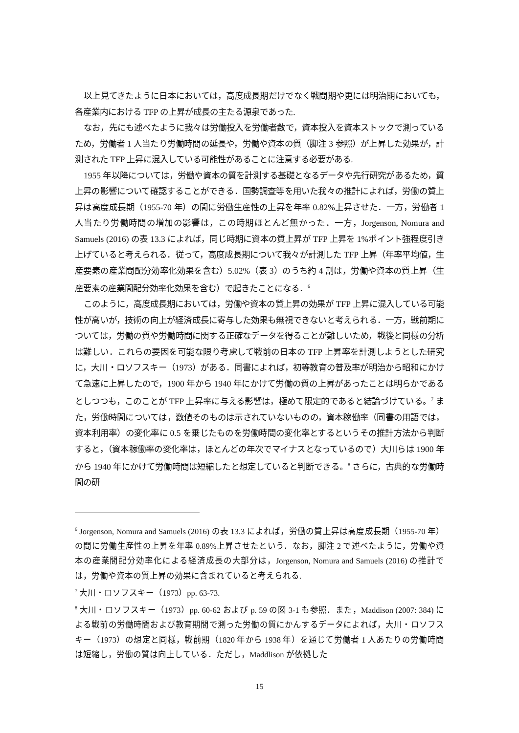以上見てきたように日本においては，高度成長期だけでなく戦間期や更には明治期においても，各産業内における TFP の上昇が成長の主たる源泉であった.
なお，先にも述べたように我々は労働投入を労働者数で，資本投入を資本ストックで測っているため，労働者 1 人当たり労働時間の延長や，労働や資本の質（脚注 3 参照）が上昇した効果が，計測された TFP 上昇に混入している可能性があることに注意する必要がある.
1955 年以降については，労働や資本の質を計測する基礎となるデータや先行研究があるため，質上昇の影響について確認することができる．国勢調査等を用いた我々の推計によれば，労働の質上昇は高度成長期（1955-70 年）の間に労働生産性の上昇を年率 0.82%上昇させた．一方，労働者 1 人当たり労働時間の増加の影響は，この時期ほとんど無かった．一方，Jorgenson, Nomura and Samuels (2016) の表 13.3 によれば，同じ時期に資本の質上昇が TFP 上昇を 1%ポイント強程度引き上げていると考えられる．従って，高度成長期について我々が計測した TFP 上昇（年率平均値，生産要素の産業間配分効率化効果を含む）5.02%（表 3）のうち約 4 割は，労働や資本の質上昇（生産要素の産業間配分効率化効果を含む）で起きたことになる．<sup>6</sup>
このように，高度成長期においては，労働や資本の質上昇の効果が TFP 上昇に混入している可能性が高いが，技術の向上が経済成長に寄与した効果も無視できないと考えられる．一方，戦前期については，労働の質や労働時間に関する正確なデータを得ることが難しいため，戦後と同様の分析は難しい．これらの要因を可能な限り考慮して戦前の日本の TFP 上昇率を計測しようとした研究に，大川・ロソフスキー（1973）がある．同書によれば，初等教育の普及率が明治から昭和にかけて急速に上昇したので，1900 年から 1940 年にかけて労働の質の上昇があったことは明らかであるとしつつも，このことが TFP 上昇率に与える影響は，極めて限定的であると結論づけている。<sup>7</sup> また，労働時間については，数値そのものは示されていないものの，資本稼働率（同書の用語では，資本利用率）の変化率に 0.5 を乗じたものを労働時間の変化率とするというその推計方法から判断すると，（資本稼働率の変化率は，ほとんどの年次でマイナスとなっているので）大川らは 1900 年から 1940 年にかけて労働時間は短縮したと想定していると判断できる。<sup>8</sup> さらに，古典的な労働時間の研
<sup>6</sup> Jorgenson, Nomura and Samuels (2016) の表 13.3 によれば，労働の質上昇は高度成長期（1955-70 年）の間に労働生産性の上昇を年率 0.89%上昇させたという．なお，脚注 2 で述べたように，労働や資本の産業間配分効率化による経済成長の大部分は，Jorgenson, Nomura and Samuels (2016) の推計では，労働や資本の質上昇の効果に含まれていると考えられる.
<sup>7</sup> 大川・ロソフスキー（1973）pp. 63-73.
<sup>8</sup> 大川・ロソフスキー（1973）pp. 60-62 および p. 59 の図 3-1 も参照．また，Maddison (2007: 384) による戦前の労働時間および教育期間で測った労働の質にかんするデータによれば，大川・ロソフスキー（1973）の想定と同様，戦前期（1820 年から 1938 年）を通じて労働者 1 人あたりの労働時間は短縮し，労働の質は向上している．ただし，Maddlison が依拠した
15